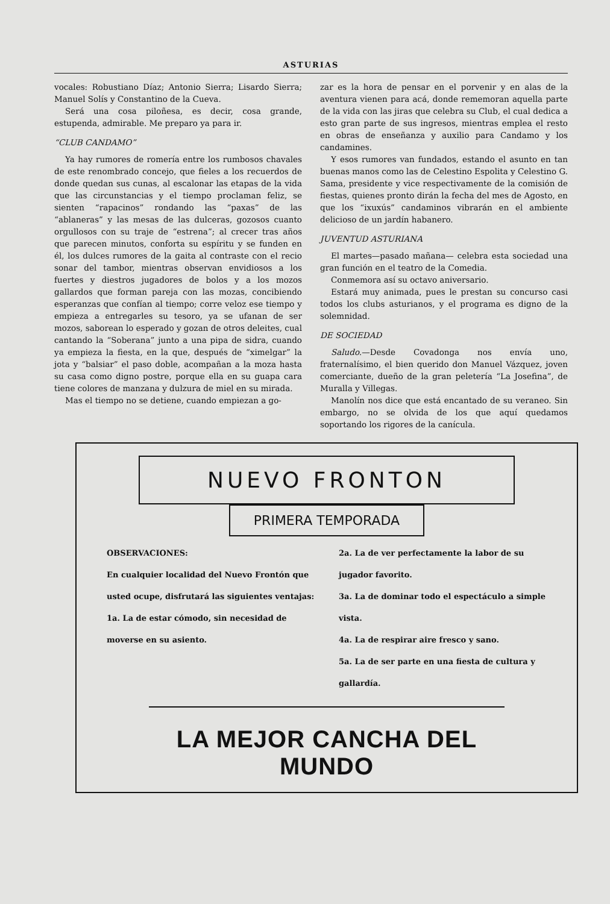ASTURIAS
vocales: Robustiano Díaz; Antonio Sierra; Lisardo Sierra; Manuel Solís y Constantino de la Cueva.
Será una cosa piloñesa, es decir, cosa grande, estupenda, admirable. Me preparo ya para ir.
“CLUB CANDAMO”
Ya hay rumores de romería entre los rumbosos chavales de este renombrado concejo, que fieles a los recuerdos de donde quedan sus cunas, al escalonar las etapas de la vida que las circunstancias y el tiempo proclaman feliz, se sienten “rapacinos” rondando las “paxas” de las “ablaneras” y las mesas de las dulceras, gozosos cuanto orgullosos con su traje de “estrena”; al crecer tras años que parecen minutos, conforta su espíritu y se funden en él, los dulces rumores de la gaita al contraste con el recio sonar del tambor, mientras observan envidiosos a los fuertes y diestros jugadores de bolos y a los mozos gallardos que forman pareja con las mozas, concibiendo esperanzas que confían al tiempo; corre veloz ese tiempo y empieza a entregarles su tesoro, ya se ufanan de ser mozos, saborean lo esperado y gozan de otros deleites, cual cantando la “Soberana” junto a una pipa de sidra, cuando ya empieza la fiesta, en la que, después de “ximelgar” la jota y “balsiar” el paso doble, acompañan a la moza hasta su casa como digno postre, porque ella en su guapa cara tiene colores de manzana y dulzura de miel en su mirada.
Mas el tiempo no se detiene, cuando empiezan a go-
zar es la hora de pensar en el porvenir y en alas de la aventura vienen para acá, donde rememoran aquella parte de la vida con las jiras que celebra su Club, el cual dedica a esto gran parte de sus ingresos, mientras emplea el resto en obras de enseñanza y auxilio para Candamo y los candamines.
Y esos rumores van fundados, estando el asunto en tan buenas manos como las de Celestino Espolita y Celestino G. Sama, presidente y vice respectivamente de la comisión de fiestas, quienes pronto dirán la fecha del mes de Agosto, en que los “ixuxús” candaminos vibrarán en el ambiente delicioso de un jardín habanero.
JUVENTUD ASTURIANA
El martes—pasado mañana— celebra esta sociedad una gran función en el teatro de la Comedia.
Conmemora así su octavo aniversario.
Estará muy animada, pues le prestan su concurso casi todos los clubs asturianos, y el programa es digno de la solemnidad.
DE SOCIEDAD
Saludo.—Desde Covadonga nos envía uno, fraternalísimo, el bien querido don Manuel Vázquez, joven comerciante, dueño de la gran peletería “La Josefina”, de Muralla y Villegas.
Manolín nos dice que está encantado de su veraneo. Sin embargo, no se olvida de los que aquí quedamos soportando los rigores de la canícula.
NUEVO FRONTON
PRIMERA TEMPORADA
OBSERVACIONES:
En cualquier localidad del Nuevo Frontón que usted ocupe, disfrutará las siguientes ventajas:
1a. La de estar cómodo, sin necesidad de moverse en su asiento.
2a. La de ver perfectamente la labor de su jugador favorito.
3a. La de dominar todo el espectáculo a simple vista.
4a. La de respirar aire fresco y sano.
5a. La de ser parte en una fiesta de cultura y gallardía.
LA MEJOR CANCHA DEL MUNDO